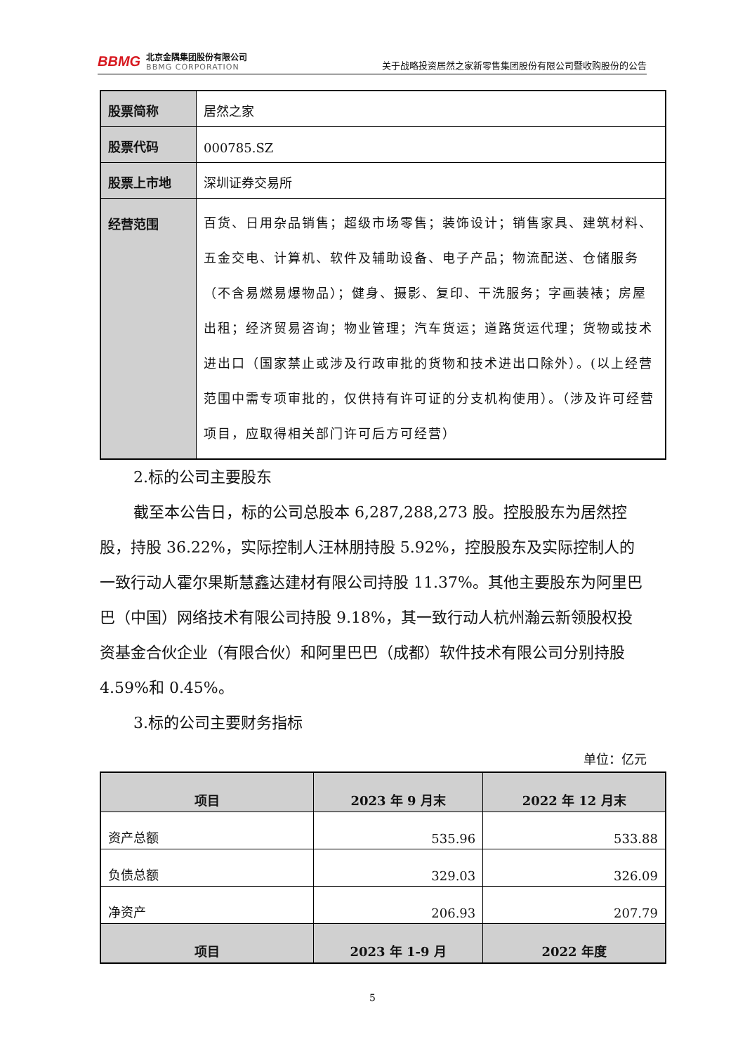BBMG
北京金隅集团股份有限公司
BBMG CORPORATION
关于战略投资居然之家新零售集团股份有限公司暨收购股份的公告
| 股票简称 | 居然之家 |
| 股票代码 | 000785.SZ |
| 股票上市地 | 深圳证券交易所 |
| 经营范围 | 百货、日用杂品销售；超级市场零售；装饰设计；销售家具、建筑材料、五金交电、计算机、软件及辅助设备、电子产品；物流配送、仓储服务（不含易燃易爆物品）；健身、摄影、复印、干洗服务；字画装裱；房屋出租；经济贸易咨询；物业管理；汽车货运；道路货运代理；货物或技术进出口（国家禁止或涉及行政审批的货物和技术进出口除外）。(以上经营范围中需专项审批的，仅供持有许可证的分支机构使用）。（涉及许可经营项目，应取得相关部门许可后方可经营） |
2.标的公司主要股东
截至本公告日，标的公司总股本 6,287,288,273 股。控股股东为居然控股，持股 36.22%，实际控制人汪林朋持股 5.92%，控股股东及实际控制人的一致行动人霍尔果斯慧鑫达建材有限公司持股 11.37%。其他主要股东为阿里巴巴（中国）网络技术有限公司持股 9.18%，其一致行动人杭州瀚云新领股权投资基金合伙企业（有限合伙）和阿里巴巴（成都）软件技术有限公司分别持股 4.59%和 0.45%。
3.标的公司主要财务指标
单位：亿元
| 项目 | 2023 年 9 月末 | 2022 年 12 月末 |
| --- | --- | --- |
| 资产总额 | 535.96 | 533.88 |
| 负债总额 | 329.03 | 326.09 |
| 净资产 | 206.93 | 207.79 |
| 项目 | 2023 年 1-9 月 | 2022 年度 |
5